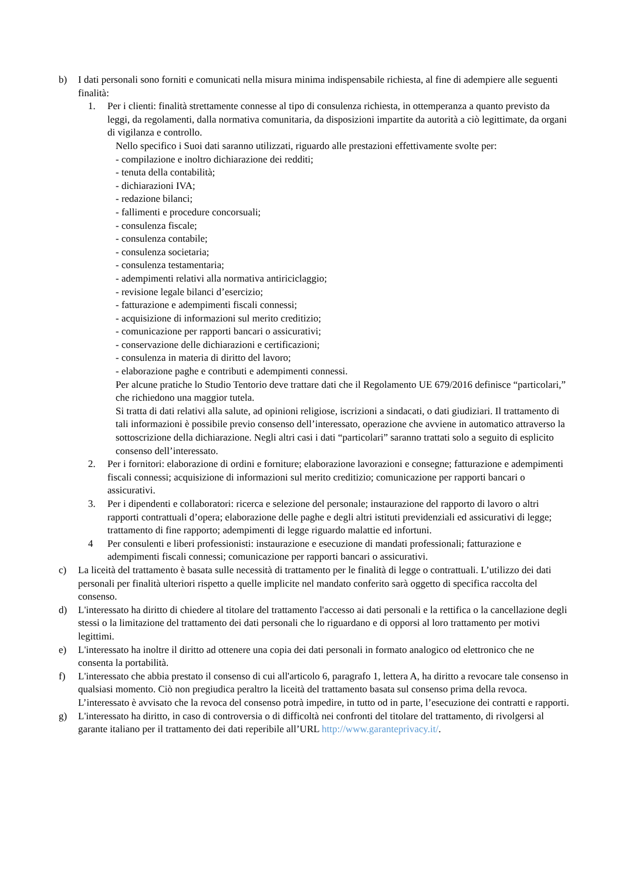b) I dati personali sono forniti e comunicati nella misura minima indispensabile richiesta, al fine di adempiere alle seguenti finalità:
1. Per i clienti: finalità strettamente connesse al tipo di consulenza richiesta, in ottemperanza a quanto previsto da leggi, da regolamenti, dalla normativa comunitaria, da disposizioni impartite da autorità a ciò legittimate, da organi di vigilanza e controllo.
Nello specifico i Suoi dati saranno utilizzati, riguardo alle prestazioni effettivamente svolte per:
- compilazione e inoltro dichiarazione dei redditi;
- tenuta della contabilità;
- dichiarazioni IVA;
- redazione bilanci;
- fallimenti e procedure concorsuali;
- consulenza fiscale;
- consulenza contabile;
- consulenza societaria;
- consulenza testamentaria;
- adempimenti relativi alla normativa antiriciclaggio;
- revisione legale bilanci d’esercizio;
- fatturazione e adempimenti fiscali connessi;
- acquisizione di informazioni sul merito creditizio;
- comunicazione per rapporti bancari o assicurativi;
- conservazione delle dichiarazioni e certificazioni;
- consulenza in materia di diritto del lavoro;
- elaborazione paghe e contributi e adempimenti connessi.
Per alcune pratiche lo Studio Tentorio deve trattare dati che il Regolamento UE 679/2016 definisce “particolari,” che richiedono una maggior tutela.
Si tratta di dati relativi alla salute, ad opinioni religiose, iscrizioni a sindacati, o dati giudiziari. Il trattamento di tali informazioni è possibile previo consenso dell’interessato, operazione che avviene in automatico attraverso la sottoscrizione della dichiarazione. Negli altri casi i dati “particolari” saranno trattati solo a seguito di esplicito consenso dell’interessato.
2. Per i fornitori: elaborazione di ordini e forniture; elaborazione lavorazioni e consegne; fatturazione e adempimenti fiscali connessi; acquisizione di informazioni sul merito creditizio; comunicazione per rapporti bancari o assicurativi.
3. Per i dipendenti e collaboratori: ricerca e selezione del personale; instaurazione del rapporto di lavoro o altri rapporti contrattuali d’opera; elaborazione delle paghe e degli altri istituti previdenziali ed assicurativi di legge; trattamento di fine rapporto; adempimenti di legge riguardo malattie ed infortuni.
4 Per consulenti e liberi professionisti: instaurazione e esecuzione di mandati professionali; fatturazione e adempimenti fiscali connessi; comunicazione per rapporti bancari o assicurativi.
c) La liceità del trattamento è basata sulle necessità di trattamento per le finalità di legge o contrattuali. L’utilizzo dei dati personali per finalità ulteriori rispetto a quelle implicite nel mandato conferito sarà oggetto di specifica raccolta del consenso.
d) L'interessato ha diritto di chiedere al titolare del trattamento l'accesso ai dati personali e la rettifica o la cancellazione degli stessi o la limitazione del trattamento dei dati personali che lo riguardano e di opporsi al loro trattamento per motivi legittimi.
e) L'interessato ha inoltre il diritto ad ottenere una copia dei dati personali in formato analogico od elettronico che ne consenta la portabilità.
f) L'interessato che abbia prestato il consenso di cui all'articolo 6, paragrafo 1, lettera A, ha diritto a revocare tale consenso in qualsiasi momento. Ciò non pregiudica peraltro la liceità del trattamento basata sul consenso prima della revoca. L’interessato è avvisato che la revoca del consenso potrà impedire, in tutto od in parte, l’esecuzione dei contratti e rapporti.
g) L'interessato ha diritto, in caso di controversia o di difficoltà nei confronti del titolare del trattamento, di rivolgersi al garante italiano per il trattamento dei dati reperibile all’URL http://www.garanteprivacy.it/.